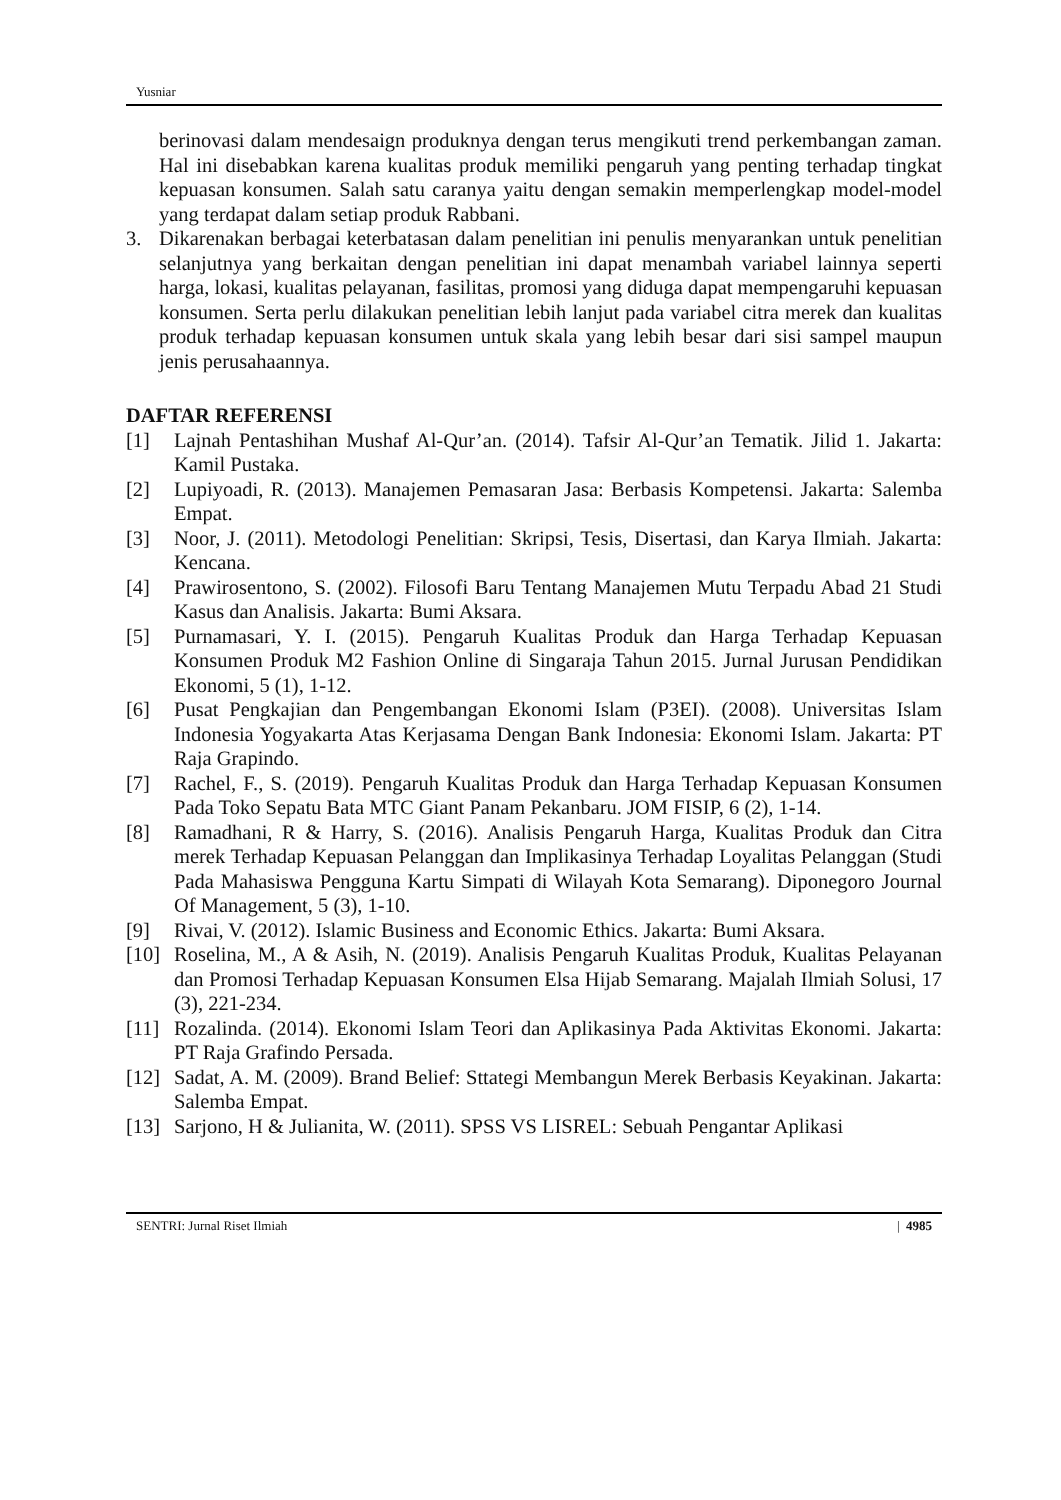Yusniar
berinovasi dalam mendesaign produknya dengan terus mengikuti trend perkembangan zaman. Hal ini disebabkan karena kualitas produk memiliki pengaruh yang penting terhadap tingkat kepuasan konsumen. Salah satu caranya yaitu dengan semakin memperlengkap model-model yang terdapat dalam setiap produk Rabbani.
3. Dikarenakan berbagai keterbatasan dalam penelitian ini penulis menyarankan untuk penelitian selanjutnya yang berkaitan dengan penelitian ini dapat menambah variabel lainnya seperti harga, lokasi, kualitas pelayanan, fasilitas, promosi yang diduga dapat mempengaruhi kepuasan konsumen. Serta perlu dilakukan penelitian lebih lanjut pada variabel citra merek dan kualitas produk terhadap kepuasan konsumen untuk skala yang lebih besar dari sisi sampel maupun jenis perusahaannya.
DAFTAR REFERENSI
[1] Lajnah Pentashihan Mushaf Al-Qur’an. (2014). Tafsir Al-Qur’an Tematik. Jilid 1. Jakarta: Kamil Pustaka.
[2] Lupiyoadi, R. (2013). Manajemen Pemasaran Jasa: Berbasis Kompetensi. Jakarta: Salemba Empat.
[3] Noor, J. (2011). Metodologi Penelitian: Skripsi, Tesis, Disertasi, dan Karya Ilmiah. Jakarta: Kencana.
[4] Prawirosentono, S. (2002). Filosofi Baru Tentang Manajemen Mutu Terpadu Abad 21 Studi Kasus dan Analisis. Jakarta: Bumi Aksara.
[5] Purnamasari, Y. I. (2015). Pengaruh Kualitas Produk dan Harga Terhadap Kepuasan Konsumen Produk M2 Fashion Online di Singaraja Tahun 2015. Jurnal Jurusan Pendidikan Ekonomi, 5 (1), 1-12.
[6] Pusat Pengkajian dan Pengembangan Ekonomi Islam (P3EI). (2008). Universitas Islam Indonesia Yogyakarta Atas Kerjasama Dengan Bank Indonesia: Ekonomi Islam. Jakarta: PT Raja Grapindo.
[7] Rachel, F., S. (2019). Pengaruh Kualitas Produk dan Harga Terhadap Kepuasan Konsumen Pada Toko Sepatu Bata MTC Giant Panam Pekanbaru. JOM FISIP, 6 (2), 1-14.
[8] Ramadhani, R & Harry, S. (2016). Analisis Pengaruh Harga, Kualitas Produk dan Citra merek Terhadap Kepuasan Pelanggan dan Implikasinya Terhadap Loyalitas Pelanggan (Studi Pada Mahasiswa Pengguna Kartu Simpati di Wilayah Kota Semarang). Diponegoro Journal Of Management, 5 (3), 1-10.
[9] Rivai, V. (2012). Islamic Business and Economic Ethics. Jakarta: Bumi Aksara.
[10]
Roselina, M., A & Asih, N. (2019). Analisis Pengaruh Kualitas Produk, Kualitas Pelayanan dan Promosi Terhadap Kepuasan Konsumen Elsa Hijab Semarang. Majalah Ilmiah Solusi, 17 (3), 221-234.
[11]
Rozalinda. (2014). Ekonomi Islam Teori dan Aplikasinya Pada Aktivitas Ekonomi. Jakarta: PT Raja Grafindo Persada.
[12]
Sadat, A. M. (2009). Brand Belief: Sttategi Membangun Merek Berbasis Keyakinan. Jakarta: Salemba Empat.
[13]
Sarjono, H & Julianita, W. (2011). SPSS VS LISREL: Sebuah Pengantar Aplikasi
SENTRI: Jurnal Riset Ilmiah | 4985